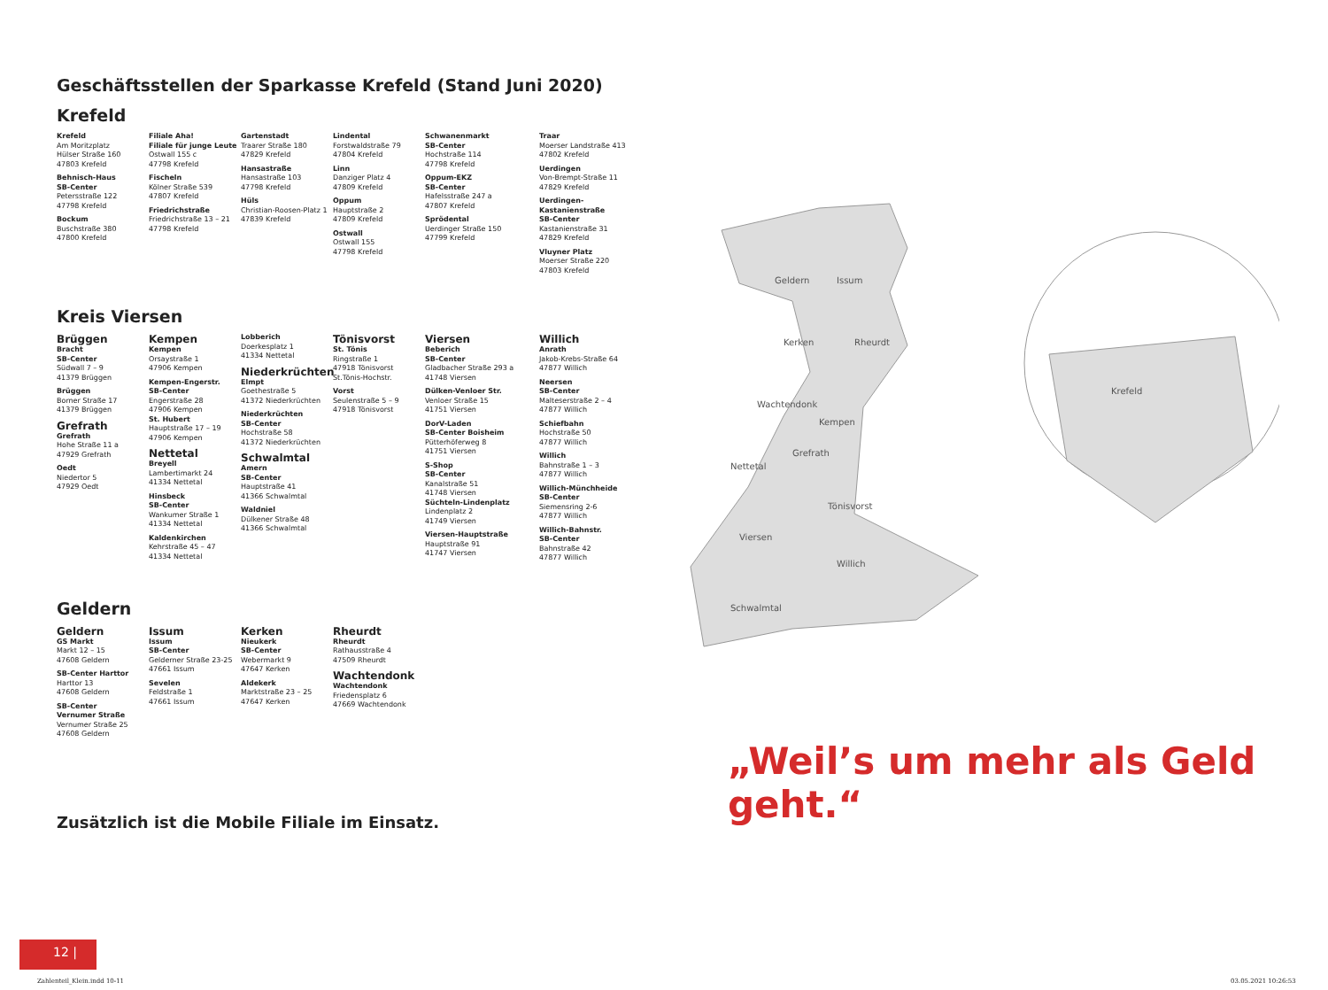Geschäftsstellen der Sparkasse Krefeld (Stand Juni 2020)
Krefeld
Krefeld
Am Moritzplatz
Hülser Straße 160
47803 Krefeld
Behnisch-Haus
SB-Center
Petersstraße 122
47798 Krefeld
Bockum
Buschstraße 380
47800 Krefeld
Filiale Aha!
Filiale für junge Leute
Ostwall 155 c
47798 Krefeld
Fischeln
Kölner Straße 539
47807 Krefeld
Friedrichstraße
Friedrichstraße 13 – 21
47798 Krefeld
Gartenstadt
Traarer Straße 180
47829 Krefeld
Hansastraße
Hansastraße 103
47798 Krefeld
Hüls
Christian-Roosen-Platz 1
47839 Krefeld
Lindental
Forstwaldstraße 79
47804 Krefeld
Linn
Danziger Platz 4
47809 Krefeld
Oppum
Hauptstraße 2
47809 Krefeld
Ostwall
Ostwall 155
47798 Krefeld
Schwanenmarkt
SB-Center
Hochstraße 114
47798 Krefeld
Oppum-EKZ
SB-Center
Hafelsstraße 247 a
47807 Krefeld
Sprödental
Uerdinger Straße 150
47799 Krefeld
Traar
Moerser Landstraße 413
47802 Krefeld
Uerdingen
Von-Brempt-Straße 11
47829 Krefeld
Uerdingen-Kastanienstraße
SB-Center
Kastanienstraße 31
47829 Krefeld
Vluyner Platz
Moerser Straße 220
47803 Krefeld
Kreis Viersen
Brüggen
Bracht
SB-Center
Südwall 7 – 9
41379 Brüggen
Brüggen
Borner Straße 17
41379 Brüggen
Grefrath
Grefrath
Hohe Straße 11 a
47929 Grefrath
Oedt
Niedertor 5
47929 Oedt
Kempen
Kempen
Orsaystraße 1
47906 Kempen
Kempen-Engerstr.
SB-Center
Engerstraße 28
47906 Kempen
St. Hubert
Hauptstraße 17 – 19
47906 Kempen
Nettetal
Breyell
Lambertimarkt 24
41334 Nettetal
Hinsbeck
SB-Center
Wankumer Straße 1
41334 Nettetal
Kaldenkirchen
Kehrstraße 45 – 47
41334 Nettetal
Lobberich
Doerkesplatz 1
41334 Nettetal
Niederkrüchten
Elmpt
Goethestraße 5
41372 Niederkrüchten
Niederkrüchten
SB-Center
Hochstraße 58
41372 Niederkrüchten
Schwalmtal
Amern
SB-Center
Hauptstraße 41
41366 Schwalmtal
Waldniel
Dülkener Straße 48
41366 Schwalmtal
Tönisvorst
St. Tönis
Ringstraße 1
47918 Tönisvorst
St.Tönis-Hochstr.
Vorst
Seulenstraße 5 – 9
47918 Tönisvorst
Viersen
Beberich
SB-Center
Gladbacher Straße 293 a
41748 Viersen
Dülken-Venloer Str.
Venloer Straße 15
41751 Viersen
DorV-Laden
SB-Center Boisheim
Pütterhöferweg 8
41751 Viersen
S-Shop
SB-Center
Kanalstraße 51
41748 Viersen
Süchteln-Lindenplatz
Lindenplatz 2
41749 Viersen
Viersen-Hauptstraße
Hauptstraße 91
41747 Viersen
Willich
Anrath
Jakob-Krebs-Straße 64
47877 Willich
Neersen
SB-Center
Malteserstraße 2 – 4
47877 Willich
Schiefbahn
Hochstraße 50
47877 Willich
Willich
Bahnstraße 1 – 3
47877 Willich
Willich-Münchheide
SB-Center
Siemensring 2-6
47877 Willich
Willich-Bahnstr.
SB-Center
Bahnstraße 42
47877 Willich
Geldern
Geldern
GS Markt
Markt 12 – 15
47608 Geldern
SB-Center Harttor
Harttor 13
47608 Geldern
SB-Center
Vernumer Straße
Vernumer Straße 25
47608 Geldern
Issum
Issum
SB-Center
Gelderner Straße 23-25
47661 Issum
Sevelen
Feldstraße 1
47661 Issum
Kerken
Nieukerk
SB-Center
Webermarkt 9
47647 Kerken
Aldekerk
Marktstraße 23 – 25
47647 Kerken
Rheurdt
Rheurdt
Rathausstraße 4
47509 Rheurdt
Wachtendonk
Wachtendonk
Friedensplatz 6
47669 Wachtendonk
Issum
Geldern
Kerken
Rheurdt
Wachtendonk
Kempen
Nettetal
Grefrath
Viersen
Tönisvorst
Schwalmtal
Willich
Krefeld
„Weil’s um mehr als Geld geht.“
Zusätzlich ist die Mobile Filiale im Einsatz.
12 |
Zahlenteil_Klein.indd 10-11 03.05.2021 10:26:53